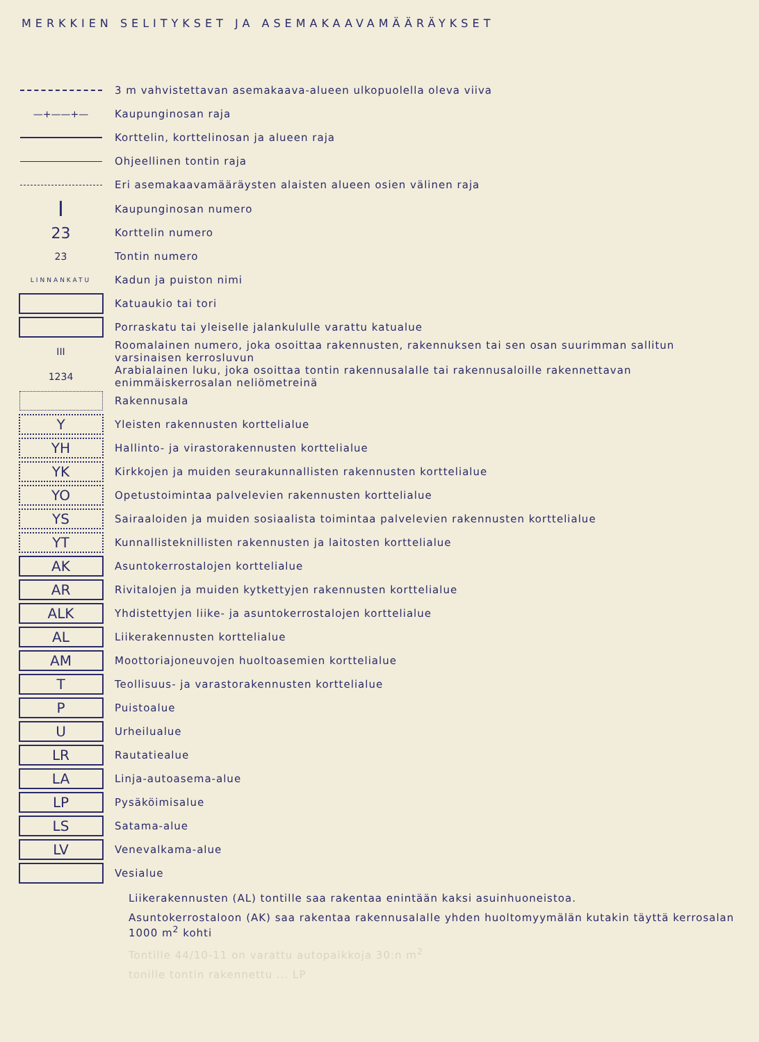MERKKIEN SELITYKSET JA ASEMAKAAVAMÄÄRÄYKSET
3 m vahvistettavan asemakaava-alueen ulkopuolella oleva viiva
—+——+— Kaupunginosan raja
Korttelin, korttelinosan ja alueen raja
Ohjeellinen tontin raja
Eri asemakaavamääräysten alaisten alueen osien välinen raja
I
Kaupunginosan numero
23
Korttelin numero
23 Tontin numero
LINNANKATU
Kadun ja puiston nimi
Katuaukio tai tori
Porraskatu tai yleiselle jalankululle varattu katualue
III
Roomalainen numero, joka osoittaa rakennusten, rakennuksen tai sen osan suurimman sallitun varsinaisen kerrosluvun
1234
Arabialainen luku, joka osoittaa tontin rakennusalalle tai rakennusaloille rakennettavan enimmäiskerrosalan neliömetreinä
Rakennusala
Y
Yleisten rakennusten korttelialue
YH
Hallinto- ja virastorakennusten korttelialue
YK
Kirkkojen ja muiden seurakunnallisten rakennusten korttelialue
YO
Opetustoimintaa palvelevien rakennusten korttelialue
YS
Sairaaloiden ja muiden sosiaalista toimintaa palvelevien rakennusten korttelialue
YT
Kunnallisteknillisten rakennusten ja laitosten korttelialue
AK
Asuntokerrostalojen korttelialue
AR
Rivitalojen ja muiden kytkettyjen rakennusten korttelialue
ALK
Yhdistettyjen liike- ja asuntokerrostalojen korttelialue
AL
Liikerakennusten korttelialue
AM
Moottoriajoneuvojen huoltoasemien korttelialue
T
Teollisuus- ja varastorakennusten korttelialue
P
Puistoalue
U
Urheilualue
LR
Rautatiealue
LA
Linja-autoasema-alue
LP
Pysäköimisalue
LS
Satama-alue
LV
Venevalkama-alue
Vesialue
Liikerakennusten (AL) tontille saa rakentaa enintään kaksi asuinhuoneistoa.
Asuntokerrostaloon (AK) saa rakentaa rakennusalalle yhden huoltomyymälän kutakin täyttä kerrosalan 1000 m<sup>2</sup> kohti
Tontille 44/10-11 on varattu autopaikkoja 30:n m<sup>2</sup>
tonille tontin rakennettu ... LP